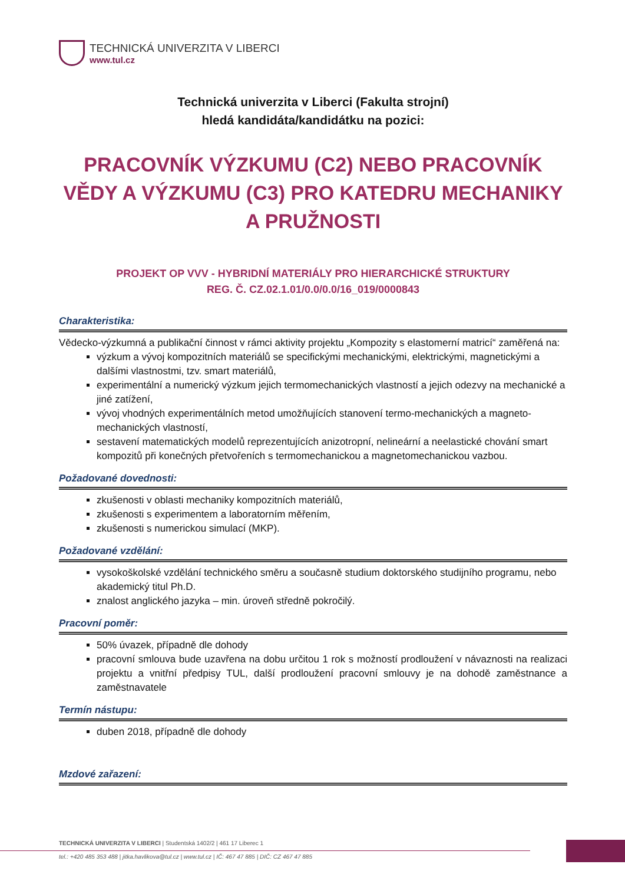TECHNICKÁ UNIVERZITA V LIBERCI
www.tul.cz
Technická univerzita v Liberci (Fakulta strojní)
hledá kandidáta/kandidátku na pozici:
PRACOVNÍK VÝZKUMU (C2) NEBO PRACOVNÍK VĚDY A VÝZKUMU (C3) PRO KATEDRU MECHANIKY A PRUŽNOSTI
PROJEKT OP VVV - HYBRIDNÍ MATERIÁLY PRO HIERARCHICKÉ STRUKTURY
REG. Č. CZ.02.1.01/0.0/0.0/16_019/0000843
Charakteristika:
Vědecko-výzkumná a publikační činnost v rámci aktivity projektu „Kompozity s elastomerní matricí“ zaměřená na:
výzkum a vývoj kompozitních materiálů se specifickými mechanickými, elektrickými, magnetickými a dalšími vlastnostmi, tzv. smart materiálů,
experimentální a numerický výzkum jejich termomechanických vlastností a jejich odezvy na mechanické a jiné zatížení,
vývoj vhodných experimentálních metod umožňujících stanovení termo-mechanických a magneto-mechanických vlastností,
sestavení matematických modelů reprezentujících anizotropní, nelineární a neelastické chování smart kompozitů při konečných přetvořeních s termomechanickou a magnetomechanickou vazbou.
Požadované dovednosti:
zkušenosti v oblasti mechaniky kompozitních materiálů,
zkušenosti s experimentem a laboratorním měřením,
zkušenosti s numerickou simulací (MKP).
Požadované vzdělání:
vysokoškolské vzdělání technického směru a současně studium doktorského studijního programu, nebo akademický titul Ph.D.
znalost anglického jazyka – min. úroveň středně pokročilý.
Pracovní poměr:
50% úvazek, případně dle dohody
pracovní smlouva bude uzavřena na dobu určitou 1 rok s možností prodloužení v návaznosti na realizaci projektu a vnitřní předpisy TUL, další prodloužení pracovní smlouvy je na dohodě zaměstnance a zaměstnavatele
Termín nástupu:
duben 2018, případně dle dohody
Mzdové zařazení:
TECHNICKÁ UNIVERZITA V LIBERCI | Studentská 1402/2 | 461 17 Liberec 1
tel.: +420 485 353 488 | jitka.havlikova@tul.cz | www.tul.cz | IČ: 467 47 885 | DIČ: CZ 467 47 885